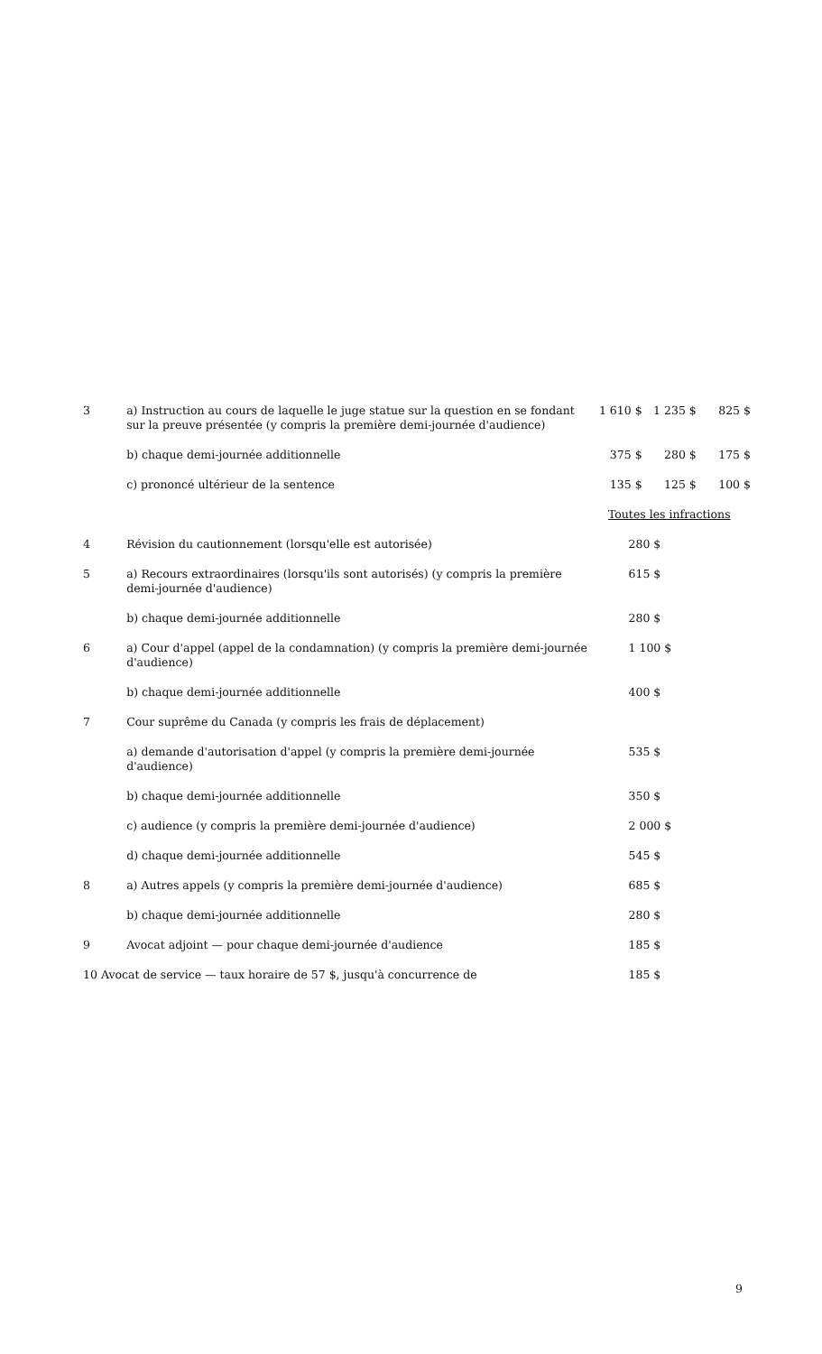| 3 | a) Instruction au cours de laquelle le juge statue sur la question en se fondant sur la preuve présentée (y compris la première demi-journée d'audience) | 1 610 $ | 1 235 $ | 825 $ |
| | b) chaque demi-journée additionnelle | 375 $ | 280 $ | 175 $ |
| | c) prononcé ultérieur de la sentence | 135 $ | 125 $ | 100 $ |
| | | Toutes les infractions | | |
| 4 | Révision du cautionnement (lorsqu'elle est autorisée) | 280 $ | | |
| 5 | a) Recours extraordinaires (lorsqu'ils sont autorisés) (y compris la première demi-journée d'audience) | 615 $ | | |
| | b) chaque demi-journée additionnelle | 280 $ | | |
| 6 | a) Cour d'appel (appel de la condamnation) (y compris la première demi-journée d'audience) | 1 100 $ | | |
| | b) chaque demi-journée additionnelle | 400 $ | | |
| 7 | Cour suprême du Canada (y compris les frais de déplacement) | | | |
| | a) demande d'autorisation d'appel (y compris la première demi-journée d'audience) | 535 $ | | |
| | b) chaque demi-journée additionnelle | 350 $ | | |
| | c) audience (y compris la première demi-journée d'audience) | 2 000 $ | | |
| | d) chaque demi-journée additionnelle | 545 $ | | |
| 8 | a) Autres appels (y compris la première demi-journée d'audience) | 685 $ | | |
| | b) chaque demi-journée additionnelle | 280 $ | | |
| 9 | Avocat adjoint — pour chaque demi-journée d'audience | 185 $ | | |
| 10 Avocat de service — taux horaire de 57 $, jusqu'à concurrence de | | 185 $ | | |
9